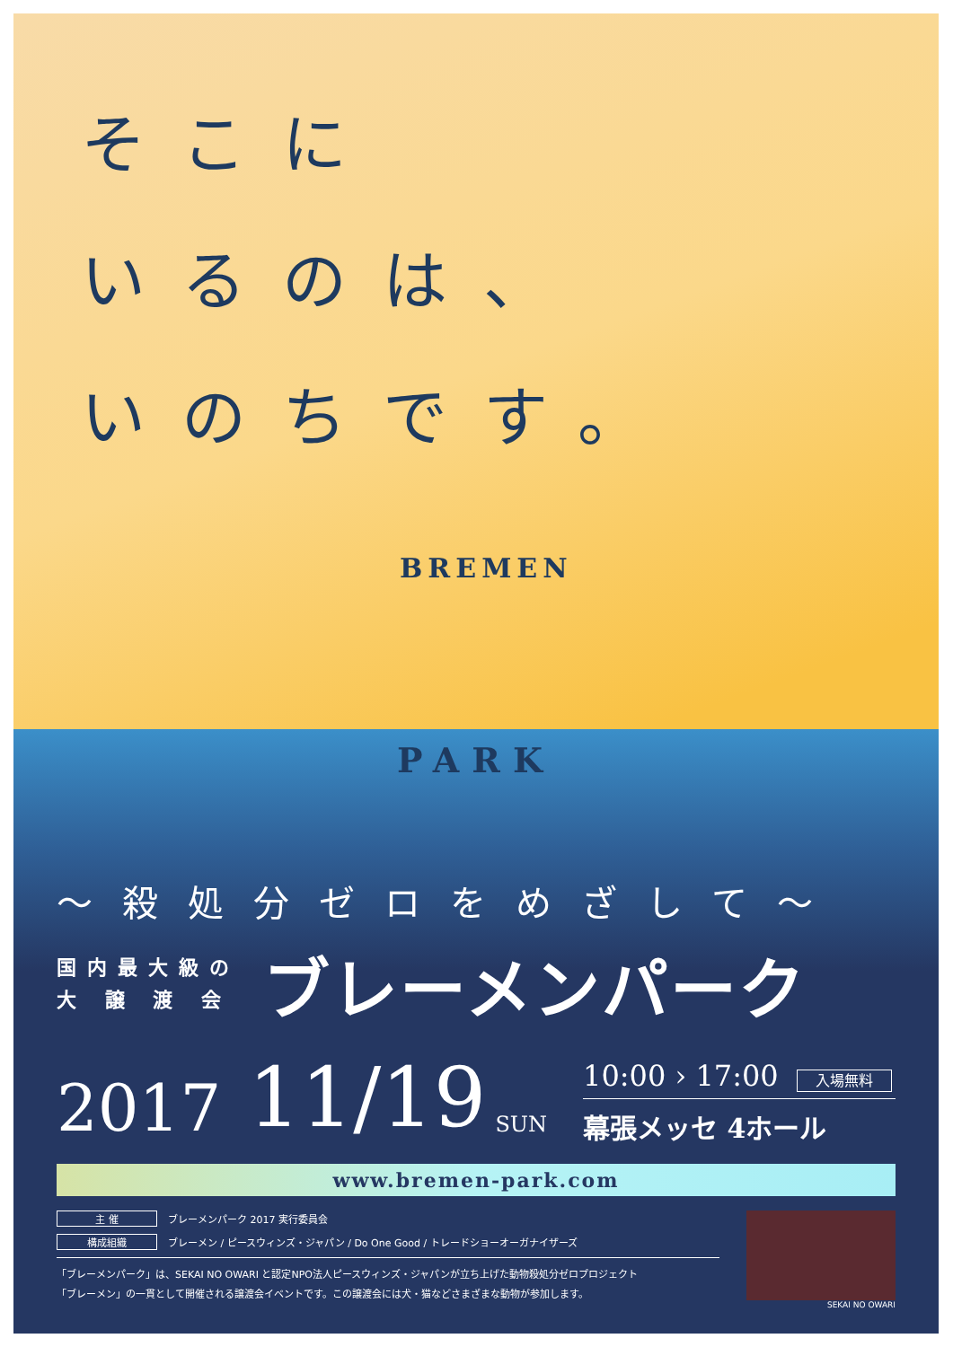そこに
いるのは、
いのちです。
BREMEN
PARK
〜殺処分ゼロをめざして〜
国内最大級の
大 譲 渡 会
ブレーメンパーク
2017 11/19 SUN
10:00 › 17:00 入場無料
幕張メッセ 4ホール
www.bremen-park.com
主 催 ブレーメンパーク 2017 実行委員会
構成組織 ブレーメン / ピースウィンズ・ジャパン / Do One Good / トレードショーオーガナイザーズ
「ブレーメンパーク」は、SEKAI NO OWARI と認定NPO法人ピースウィンズ・ジャパンが立ち上げた動物殺処分ゼロプロジェクト
「ブレーメン」の一貫として開催される譲渡会イベントです。この譲渡会には犬・猫などさまざまな動物が参加します。
SEKAI NO OWARI